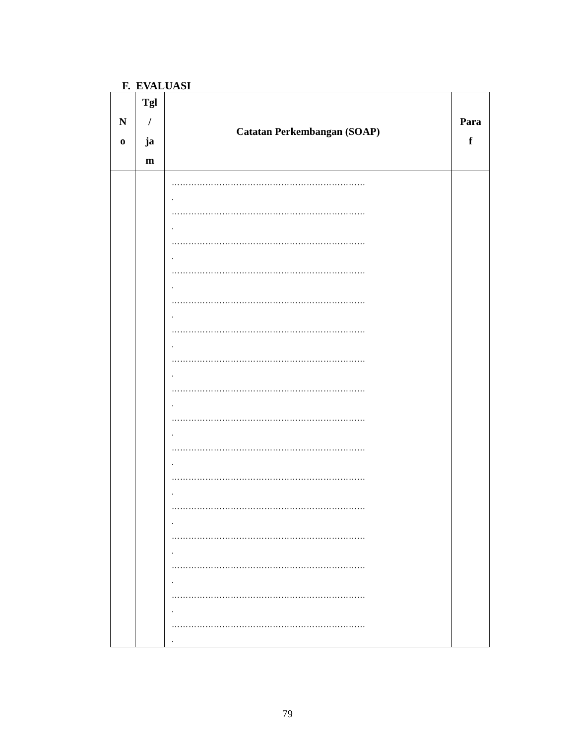F. EVALUASI
| N o | Tgl / ja m | Catatan Perkembangan (SOAP) | Para f |
| --- | --- | --- | --- |
| | | …………………………………………………………… . …………………………………………………………… . …………………………………………………………… . …………………………………………………………… . …………………………………………………………… . …………………………………………………………… . …………………………………………………………… . …………………………………………………………… . …………………………………………………………… . …………………………………………………………… . …………………………………………………………… . …………………………………………………………… . …………………………………………………………… . …………………………………………………………… . …………………………………………………………… . …………………………………………………………… . | |
79